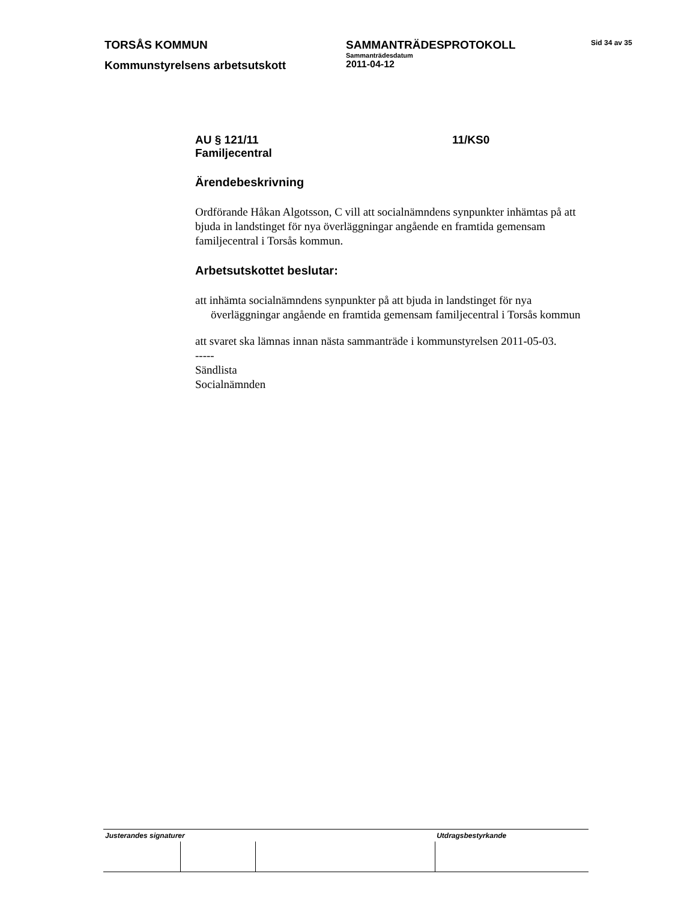TORSÅS KOMMUN SAMMANTRÄDESPROTOKOLL
Sammanträdesdatum
Sid 34 av 35
Kommunstyrelsens arbetsutskott
2011-04-12
AU § 121/11 11/KS0
Familjecentral
Ärendebeskrivning
Ordförande Håkan Algotsson, C vill att socialnämndens synpunkter inhämtas på att bjuda in landstinget för nya överläggningar angående en framtida gemensam familjecentral i Torsås kommun.
Arbetsutskottet beslutar:
att inhämta socialnämndens synpunkter på att bjuda in landstinget för nya överläggningar angående en framtida gemensam familjecentral i Torsås kommun
att svaret ska lämnas innan nästa sammanträde i kommunstyrelsen 2011-05-03.
-----
Sändlista
Socialnämnden
| Justerandes signaturer | | | Utdragsbestyrkande |